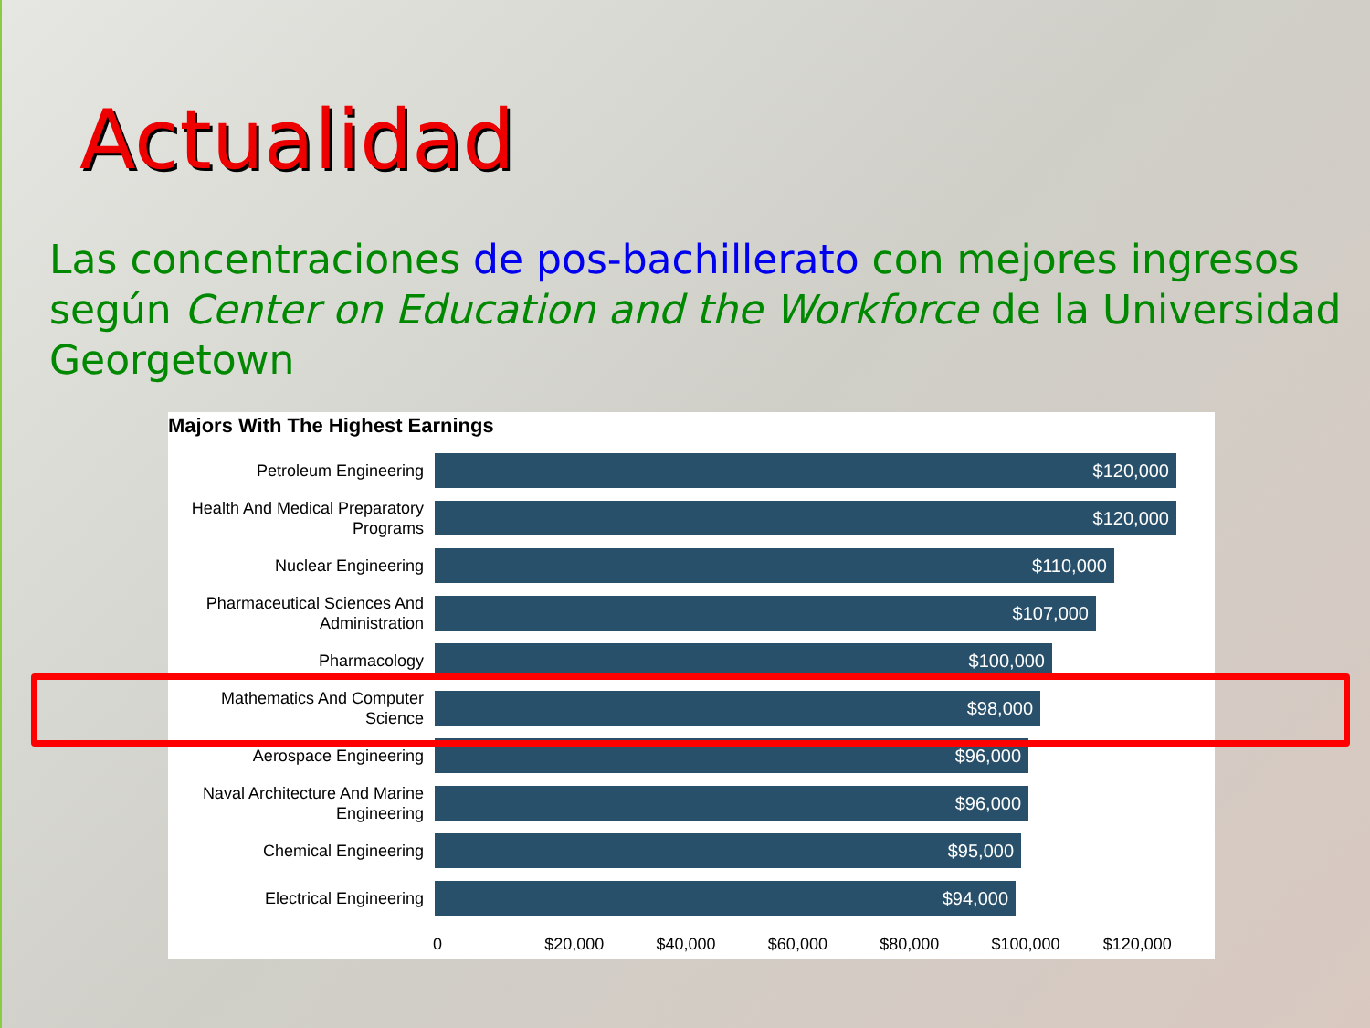Actualidad
Las concentraciones de pos-bachillerato con mejores ingresos según Center on Education and the Workforce de la Universidad Georgetown
Majors With The Highest Earnings
Petroleum Engineering
$120,000
Health And Medical Preparatory Programs
$120,000
Nuclear Engineering
$110,000
Pharmaceutical Sciences And Administration
$107,000
Pharmacology
$100,000
Mathematics And Computer Science
$98,000
Aerospace Engineering
$96,000
Naval Architecture And Marine Engineering
$96,000
Chemical Engineering
$95,000
Electrical Engineering
$94,000
0 $20,000 $40,000 $60,000 $80,000 $100,000 $120,000